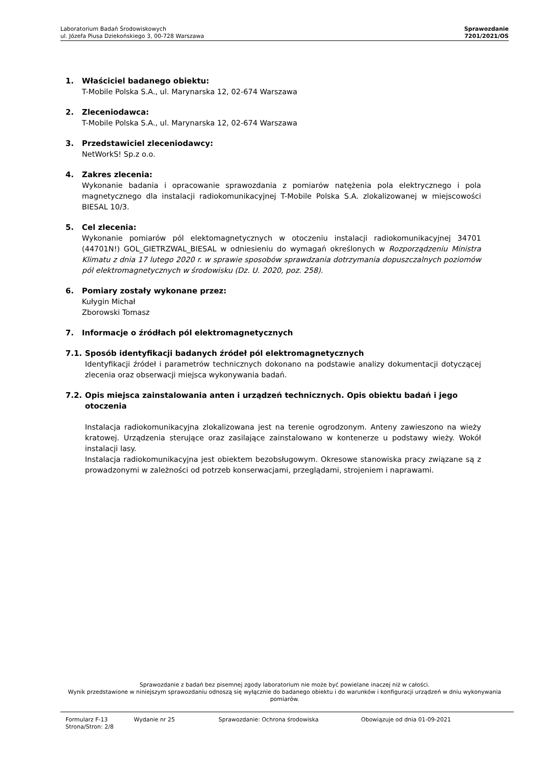Laboratorium Badań Środowiskowych
ul. Józefa Piusa Dziekońskiego 3, 00-728 Warszawa
Sprawozdanie
7201/2021/OS
1. Właściciel badanego obiektu:
T-Mobile Polska S.A., ul. Marynarska 12, 02-674 Warszawa
2. Zleceniodawca:
T-Mobile Polska S.A., ul. Marynarska 12, 02-674 Warszawa
3. Przedstawiciel zleceniodawcy:
NetWorkS! Sp.z o.o.
4. Zakres zlecenia:
Wykonanie badania i opracowanie sprawozdania z pomiarów natężenia pola elektrycznego i pola magnetycznego dla instalacji radiokomunikacyjnej T-Mobile Polska S.A. zlokalizowanej w miejscowości BIESAL 10/3.
5. Cel zlecenia:
Wykonanie pomiarów pól elektomagnetycznych w otoczeniu instalacji radiokomunikacyjnej 34701 (44701N!) GOL_GIETRZWAL_BIESAL w odniesieniu do wymagań określonych w Rozporządzeniu Ministra Klimatu z dnia 17 lutego 2020 r. w sprawie sposobów sprawdzania dotrzymania dopuszczalnych poziomów pól elektromagnetycznych w środowisku (Dz. U. 2020, poz. 258).
6. Pomiary zostały wykonane przez:
Kułygin Michał
Zborowski Tomasz
7. Informacje o źródłach pól elektromagnetycznych
7.1. Sposób identyfikacji badanych źródeł pól elektromagnetycznych
Identyfikacji źródeł i parametrów technicznych dokonano na podstawie analizy dokumentacji dotyczącej zlecenia oraz obserwacji miejsca wykonywania badań.
7.2. Opis miejsca zainstalowania anten i urządzeń technicznych. Opis obiektu badań i jego otoczenia
Instalacja radiokomunikacyjna zlokalizowana jest na terenie ogrodzonym. Anteny zawieszono na wieży kratowej. Urządzenia sterujące oraz zasilające zainstalowano w kontenerze u podstawy wieży. Wokół instalacji lasy.
Instalacja radiokomunikacyjna jest obiektem bezobsługowym. Okresowe stanowiska pracy związane są z prowadzonymi w zależności od potrzeb konserwacjami, przeglądami, strojeniem i naprawami.
Sprawozdanie z badań bez pisemnej zgody laboratorium nie może być powielane inaczej niż w całości.
Wynik przedstawione w niniejszym sprawozdaniu odnoszą się wyłącznie do badanego obiektu i do warunków i konfiguracji urządzeń w dniu wykonywania pomiarów.
Formularz F-13 Wydanie nr 25 Sprawozdanie: Ochrona środowiska Obowiązuje od dnia 01-09-2021
Strona/Stron: 2/8